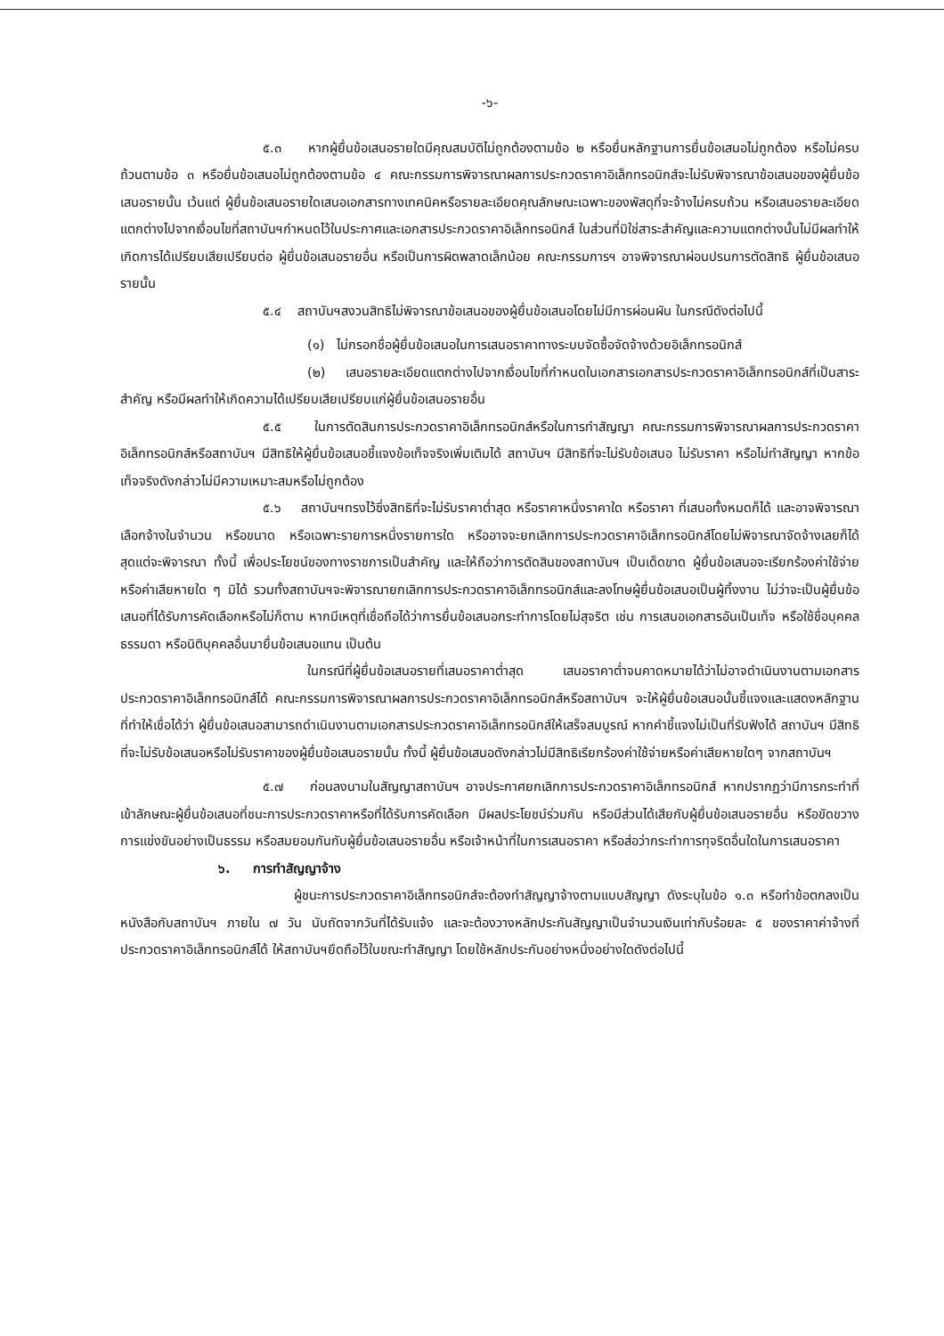-๖-
๕.๓ หากผู้ยื่นข้อเสนอรายใดมีคุณสมบัติไม่ถูกต้องตามข้อ ๒ หรือยื่นหลักฐานการยื่นข้อเสนอไม่ถูกต้อง หรือไม่ครบถ้วนตามข้อ ๓ หรือยื่นข้อเสนอไม่ถูกต้องตามข้อ ๔ คณะกรรมการพิจารณาผลการประกวดราคาอิเล็กทรอนิกส์จะไม่รับพิจารณาข้อเสนอของผู้ยื่นข้อเสนอรายนั้น เว้นแต่ ผู้ยื่นข้อเสนอรายใดเสนอเอกสารทางเทคนิคหรือรายละเอียดคุณลักษณะเฉพาะของพัสดุที่จะจ้างไม่ครบถ้วน หรือเสนอรายละเอียดแตกต่างไปจากเงื่อนไขที่สถาบันฯกำหนดไว้ในประกาศและเอกสารประกวดราคาอิเล็กทรอนิกส์ ในส่วนที่มิใช่สาระสำคัญและความแตกต่างนั้นไม่มีผลทำให้เกิดการได้เปรียบเสียเปรียบต่อ ผู้ยื่นข้อเสนอรายอื่น หรือเป็นการผิดพลาดเล็กน้อย คณะกรรมการฯ อาจพิจารณาผ่อนปรนการตัดสิทธิ ผู้ยื่นข้อเสนอรายนั้น
๕.๔ สถาบันฯสงวนสิทธิไม่พิจารณาข้อเสนอของผู้ยื่นข้อเสนอโดยไม่มีการผ่อนผัน ในกรณีดังต่อไปนี้
(๑) ไม่กรอกชื่อผู้ยื่นข้อเสนอในการเสนอราคาทางระบบจัดซื้อจัดจ้างด้วยอิเล็กทรอนิกส์
(๒) เสนอรายละเอียดแตกต่างไปจากเงื่อนไขที่กำหนดในเอกสารเอกสารประกวดราคาอิเล็กทรอนิกส์ที่เป็นสาระสำคัญ หรือมีผลทำให้เกิดความได้เปรียบเสียเปรียบแก่ผู้ยื่นข้อเสนอรายอื่น
๕.๕ ในการตัดสินการประกวดราคาอิเล็กทรอนิกส์หรือในการทำสัญญา คณะกรรมการพิจารณาผลการประกวดราคาอิเล็กทรอนิกส์หรือสถาบันฯ มีสิทธิให้ผู้ยื่นข้อเสนอชี้แจงข้อเท็จจริงเพิ่มเติมได้ สถาบันฯ มีสิทธิที่จะไม่รับข้อเสนอ ไม่รับราคา หรือไม่ทำสัญญา หากข้อเท็จจริงดังกล่าวไม่มีความเหมาะสมหรือไม่ถูกต้อง
๕.๖ สถาบันฯทรงไว้ซึ่งสิทธิที่จะไม่รับราคาต่ำสุด หรือราคาหนึ่งราคาใด หรือราคา ที่เสนอทั้งหมดก็ได้ และอาจพิจารณาเลือกจ้างในจำนวน หรือขนาด หรือเฉพาะรายการหนึ่งรายการใด หรืออาจจะยกเลิกการประกวดราคาอิเล็กทรอนิกส์โดยไม่พิจารณาจัดจ้างเลยก็ได้ สุดแต่จะพิจารณา ทั้งนี้ เพื่อประโยชน์ของทางราชการเป็นสำคัญ และให้ถือว่าการตัดสินของสถาบันฯ เป็นเด็ดขาด ผู้ยื่นข้อเสนอจะเรียกร้องค่าใช้จ่าย หรือค่าเสียหายใด ๆ มิได้ รวมทั้งสถาบันฯจะพิจารณายกเลิกการประกวดราคาอิเล็กทรอนิกส์และลงโทษผู้ยื่นข้อเสนอเป็นผู้ทิ้งงาน ไม่ว่าจะเป็นผู้ยื่นข้อเสนอที่ได้รับการคัดเลือกหรือไม่ก็ตาม หากมีเหตุที่เชื่อถือได้ว่าการยื่นข้อเสนอกระทำการโดยไม่สุจริต เช่น การเสนอเอกสารอันเป็นเท็จ หรือใช้ชื่อบุคคลธรรมดา หรือนิติบุคคลอื่นมายื่นข้อเสนอแทน เป็นต้น
ในกรณีที่ผู้ยื่นข้อเสนอรายที่เสนอราคาต่ำสุด เสนอราคาต่ำจนคาดหมายได้ว่าไม่อาจดำเนินงานตามเอกสารประกวดราคาอิเล็กทรอนิกส์ได้ คณะกรรมการพิจารณาผลการประกวดราคาอิเล็กทรอนิกส์หรือสถาบันฯ จะให้ผู้ยื่นข้อเสนอนั้นชี้แจงและแสดงหลักฐานที่ทำให้เชื่อได้ว่า ผู้ยื่นข้อเสนอสามารถดำเนินงานตามเอกสารประกวดราคาอิเล็กทรอนิกส์ให้เสร็จสมบูรณ์ หากคำชี้แจงไม่เป็นที่รับฟังได้ สถาบันฯ มีสิทธิที่จะไม่รับข้อเสนอหรือไม่รับราคาของผู้ยื่นข้อเสนอรายนั้น ทั้งนี้ ผู้ยื่นข้อเสนอดังกล่าวไม่มีสิทธิเรียกร้องค่าใช้จ่ายหรือค่าเสียหายใดๆ จากสถาบันฯ
๕.๗ ก่อนลงนามในสัญญาสถาบันฯ อาจประกาศยกเลิกการประกวดราคาอิเล็กทรอนิกส์ หากปรากฏว่ามีการกระทำที่เข้าลักษณะผู้ยื่นข้อเสนอที่ชนะการประกวดราคาหรือที่ได้รับการคัดเลือก มีผลประโยชน์ร่วมกัน หรือมีส่วนได้เสียกับผู้ยื่นข้อเสนอรายอื่น หรือขัดขวางการแข่งขันอย่างเป็นธรรม หรือสมยอมกันกับผู้ยื่นข้อเสนอรายอื่น หรือเจ้าหน้าที่ในการเสนอราคา หรือส่อว่ากระทำการทุจริตอื่นใดในการเสนอราคา
๖. การทำสัญญาจ้าง
ผู้ชนะการประกวดราคาอิเล็กทรอนิกส์จะต้องทำสัญญาจ้างตามแบบสัญญา ดังระบุในข้อ ๑.๓ หรือทำข้อตกลงเป็นหนังสือกับสถาบันฯ ภายใน ๗ วัน นับถัดจากวันที่ได้รับแจ้ง และจะต้องวางหลักประกันสัญญาเป็นจำนวนเงินเท่ากับร้อยละ ๕ ของราคาค่าจ้างที่ประกวดราคาอิเล็กทรอนิกส์ได้ ให้สถาบันฯยึดถือไว้ในขณะทำสัญญา โดยใช้หลักประกันอย่างหนึ่งอย่างใดดังต่อไปนี้